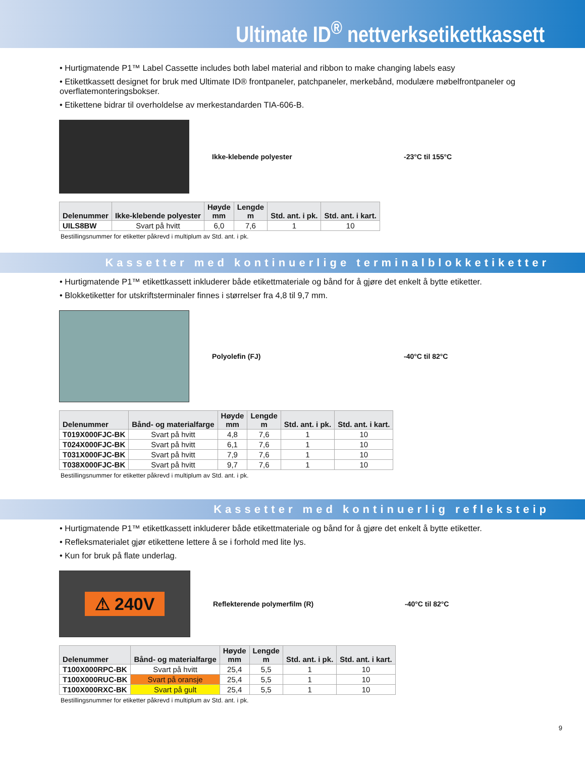Ultimate ID<sup>®</sup> nettverksetikettkassett
• Hurtigmatende P1™ Label Cassette includes both label material and ribbon to make changing labels easy
• Etikettkassett designet for bruk med Ultimate ID® frontpaneler, patchpaneler, merkebånd, modulære møbelfrontpaneler og overflatemonteringsbokser.
• Etikettene bidrar til overholdelse av merkestandarden TIA-606-B.
Ikke-klebende polyester -23°C til 155°C
| Delenummer | Ikke-klebende polyester | Høyde mm | Lengde m | Std. ant. i pk. | Std. ant. i kart. |
| --- | --- | --- | --- | --- | --- |
| UILS8BW | Svart på hvitt | 6,0 | 7,6 | 1 | 10 |
Bestillingsnummer for etiketter påkrevd i multiplum av Std. ant. i pk.
Kassetter med kontinuerlige terminalblokketiketter
• Hurtigmatende P1™ etikettkassett inkluderer både etikettmateriale og bånd for å gjøre det enkelt å bytte etiketter.
• Blokketiketter for utskriftsterminaler finnes i størrelser fra 4,8 til 9,7 mm.
Polyolefin (FJ) -40°C til 82°C
| Delenummer | Bånd- og materialfarge | Høyde mm | Lengde m | Std. ant. i pk. | Std. ant. i kart. |
| --- | --- | --- | --- | --- | --- |
| T019X000FJC-BK | Svart på hvitt | 4,8 | 7,6 | 1 | 10 |
| T024X000FJC-BK | Svart på hvitt | 6,1 | 7,6 | 1 | 10 |
| T031X000FJC-BK | Svart på hvitt | 7,9 | 7,6 | 1 | 10 |
| T038X000FJC-BK | Svart på hvitt | 9,7 | 7,6 | 1 | 10 |
Bestillingsnummer for etiketter påkrevd i multiplum av Std. ant. i pk.
Kassetter med kontinuerlig refleksteip
• Hurtigmatende P1™ etikettkassett inkluderer både etikettmateriale og bånd for å gjøre det enkelt å bytte etiketter.
• Refleksmaterialet gjør etikettene lettere å se i forhold med lite lys.
• Kun for bruk på flate underlag.
⚠ 240V
Reflekterende polymerfilm (R) -40°C til 82°C
| Delenummer | Bånd- og materialfarge | Høyde mm | Lengde m | Std. ant. i pk. | Std. ant. i kart. |
| --- | --- | --- | --- | --- | --- |
| T100X000RPC-BK | Svart på hvitt | 25,4 | 5,5 | 1 | 10 |
| T100X000RUC-BK | Svart på oransje | 25,4 | 5,5 | 1 | 10 |
| T100X000RXC-BK | Svart på gult | 25,4 | 5,5 | 1 | 10 |
Bestillingsnummer for etiketter påkrevd i multiplum av Std. ant. i pk.
9